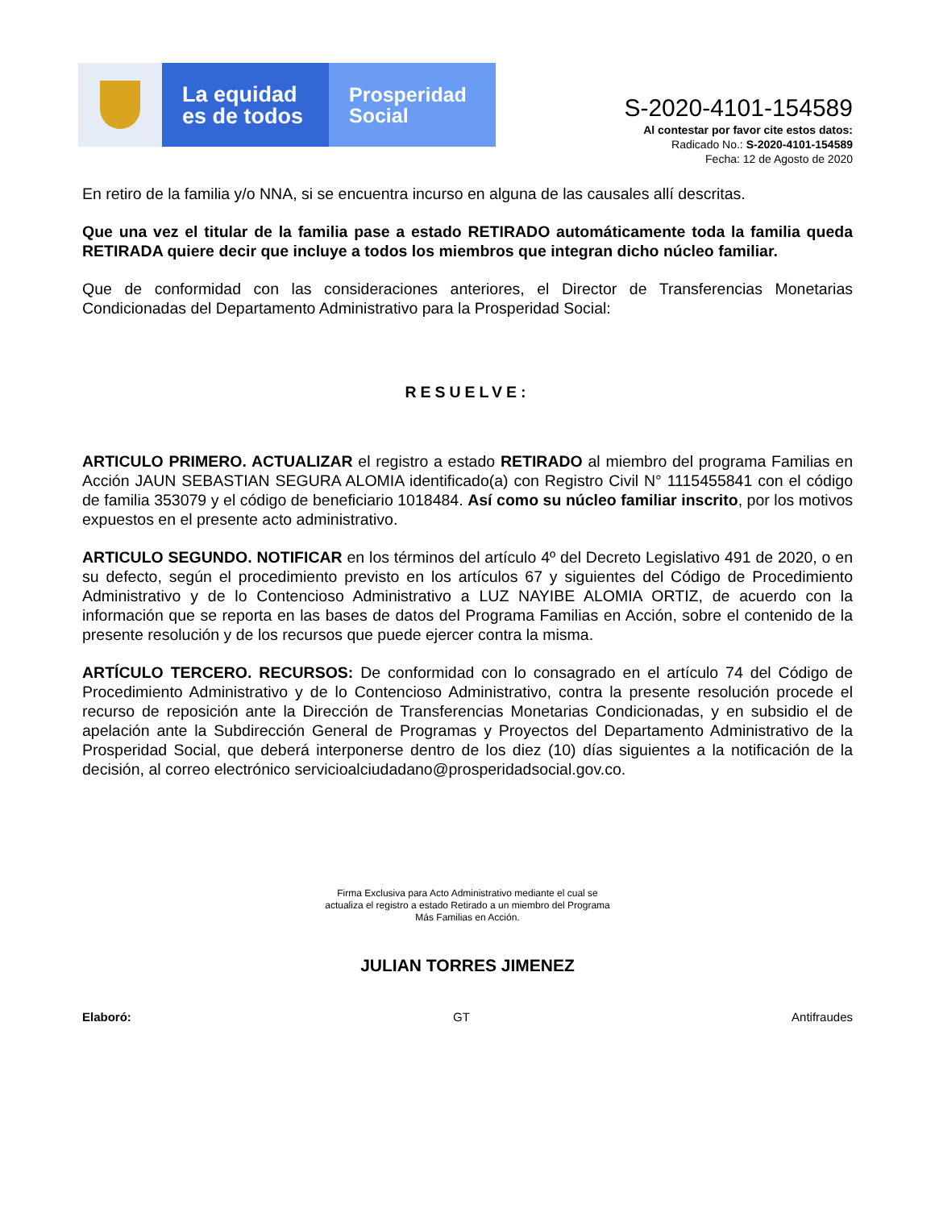La equidad
es de todos
Prosperidad
Social
S-2020-4101-154589
Al contestar por favor cite estos datos:
Radicado No.: S-2020-4101-154589
Fecha: 12 de Agosto de 2020
En retiro de la familia y/o NNA, si se encuentra incurso en alguna de las causales allí descritas.
Que una vez el titular de la familia pase a estado RETIRADO automáticamente toda la familia queda RETIRADA quiere decir que incluye a todos los miembros que integran dicho núcleo familiar.
Que de conformidad con las consideraciones anteriores, el Director de Transferencias Monetarias Condicionadas del Departamento Administrativo para la Prosperidad Social:
RESUELVE:
ARTICULO PRIMERO. ACTUALIZAR el registro a estado RETIRADO al miembro del programa Familias en Acción JAUN SEBASTIAN SEGURA ALOMIA identificado(a) con Registro Civil N° 1115455841 con el código de familia 353079 y el código de beneficiario 1018484. Así como su núcleo familiar inscrito, por los motivos expuestos en el presente acto administrativo.
ARTICULO SEGUNDO. NOTIFICAR en los términos del artículo 4º del Decreto Legislativo 491 de 2020, o en su defecto, según el procedimiento previsto en los artículos 67 y siguientes del Código de Procedimiento Administrativo y de lo Contencioso Administrativo a LUZ NAYIBE ALOMIA ORTIZ, de acuerdo con la información que se reporta en las bases de datos del Programa Familias en Acción, sobre el contenido de la presente resolución y de los recursos que puede ejercer contra la misma.
ARTÍCULO TERCERO. RECURSOS: De conformidad con lo consagrado en el artículo 74 del Código de Procedimiento Administrativo y de lo Contencioso Administrativo, contra la presente resolución procede el recurso de reposición ante la Dirección de Transferencias Monetarias Condicionadas, y en subsidio el de apelación ante la Subdirección General de Programas y Proyectos del Departamento Administrativo de la Prosperidad Social, que deberá interponerse dentro de los diez (10) días siguientes a la notificación de la decisión, al correo electrónico servicioalciudadano@prosperidadsocial.gov.co.
Firma Exclusiva para Acto Administrativo mediante el cual se
actualiza el registro a estado Retirado a un miembro del Programa
Más Familias en Acción.
JULIAN TORRES JIMENEZ
Elaboró: GT Antifraudes